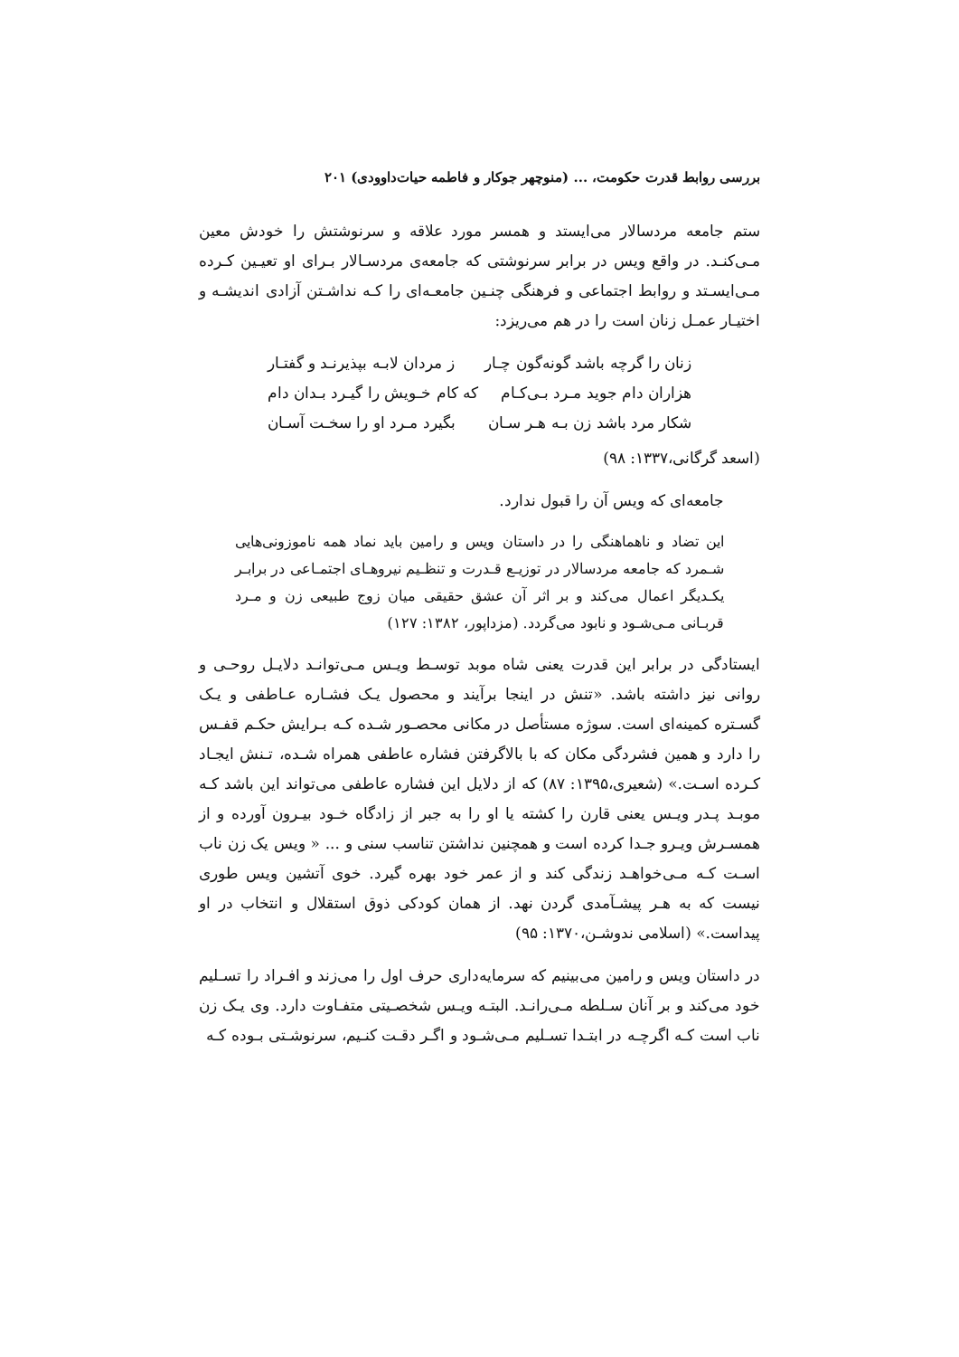بررسی روابط قدرت حکومت، ... (منوچهر جوکار و فاطمه حیات‌داوودی) ۲۰۱
ستم جامعه مردسالار می‌ایستد و همسر مورد علاقه و سرنوشتش را خودش معین مـی‌کنـد. در واقع ویس در برابر سرنوشتی که جامعه‌ی مردسـالار بـرای او تعیـین کـرده مـی‌ایسـتد و روابط اجتماعی و فرهنگی چنـین جامعـه‌ای را کـه نداشـتن آزادی اندیشـه و اختیـار عمـل زنان است را در هم می‌ریزد:
زنان را گرچه باشد گونه‌گون چـار ز مردان لابـه بپذیرنـد و گفتـار
هزاران دام جوید مـرد بـی‌کـام که کام خـویش را گیـرد بـدان دام
شکار مرد باشد زن بـه هـر سـان بگیرد مـرد او را سخـت آسـان
(اسعد گرگانی،۱۳۳۷: ۹۸)
جامعه‌ای که ویس آن را قبول ندارد.
این تضاد و ناهماهنگی را در داستان ویس و رامین باید نماد همه ناموزونی‌هایی شـمرد که جامعه مردسالار در توزیـع قـدرت و تنظـیم نیروهـای اجتمـاعی در برابـر یکـدیگر اعمال می‌کند و بر اثر آن عشق حقیقی میان زوج طبیعی زن و مـرد قربـانی مـی‌شـود و نابود می‌گردد. (مزداپور، ۱۳۸۲: ۱۲۷)
ایستادگی در برابر این قدرت یعنی شاه موبد توسـط ویـس مـی‌توانـد دلایـل روحـی و روانی نیز داشته باشد. «تنش در اینجا برآیند و محصول یـک فشـاره عـاطفی و یـک گسـتره کمینه‌ای است. سوژه مستأصل در مکانی محصـور شـده کـه بـرایش حکـم قفـس را دارد و همین فشردگی مکان که با بالاگرفتن فشاره عاطفی همراه شـده، تـنش ایجـاد کـرده اسـت.» (شعیری،۱۳۹۵: ۸۷) که از دلایل این فشاره عاطفی می‌تواند این باشد کـه موبـد پـدر ویـس یعنی قارن را کشته یا او را به جبر از زادگاه خـود بیـرون آورده و از همسـرش ویـرو جـدا کرده است و همچنین نداشتن تناسب سنی و ... « ویس یک زن ناب اسـت کـه مـی‌خواهـد زندگی کند و از عمر خود بهره گیرد. خوی آتشین ویس طوری نیست که به هـر پیشـآمدی گردن نهد. از همان کودکی ذوق استقلال و انتخاب در او پیداست.» (اسلامی ندوشـن،۱۳۷۰: ۹۵)
در داستان ویس و رامین می‌بینیم که سرمایه‌داری حرف اول را می‌زند و افـراد را تسـلیم خود می‌کند و بر آنان سـلطه مـی‌رانـد. البتـه ویـس شخصـیتی متفـاوت دارد. وی یـک زن ناب است کـه اگرچـه در ابتـدا تسـلیم مـی‌شـود و اگـر دقـت کنـیم، سرنوشـتی بـوده کـه